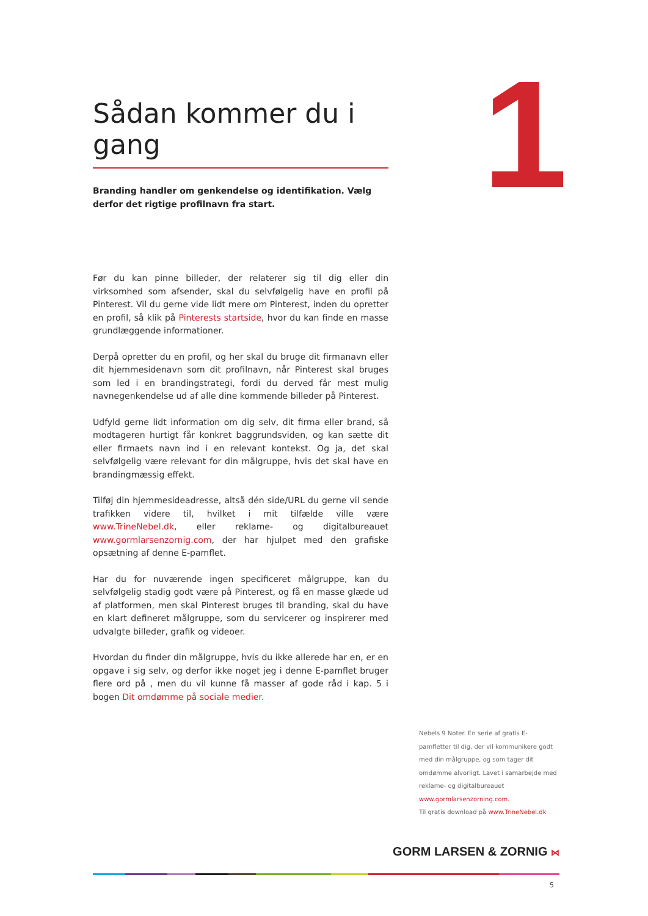Sådan kommer du i gang
Branding handler om genkendelse og identifikation. Vælg derfor det rigtige profilnavn fra start.
Før du kan pinne billeder, der relaterer sig til dig eller din virksomhed som afsender, skal du selvfølgelig have en profil på Pinterest. Vil du gerne vide lidt mere om Pinterest, inden du opretter en profil, så klik på Pinterests startside, hvor du kan finde en masse grundlæggende informationer.
Derpå opretter du en profil, og her skal du bruge dit firmanavn eller dit hjemmesidenavn som dit profilnavn, når Pinterest skal bruges som led i en brandingstrategi, fordi du derved får mest mulig navnegenkendelse ud af alle dine kommende billeder på Pinterest.
Udfyld gerne lidt information om dig selv, dit firma eller brand, så modtageren hurtigt får konkret baggrundsviden, og kan sætte dit eller firmaets navn ind i en relevant kontekst. Og ja, det skal selvfølgelig være relevant for din målgruppe, hvis det skal have en brandingmæssig effekt.
Tilføj din hjemmesideadresse, altså dén side/URL du gerne vil sende trafikken videre til, hvilket i mit tilfælde ville være www.TrineNebel.dk, eller reklame- og digitalbureauet www.gormlarsenzornig.com, der har hjulpet med den grafiske opsætning af denne E-pamflet.
Har du for nuværende ingen specificeret målgruppe, kan du selvfølgelig stadig godt være på Pinterest, og få en masse glæde ud af platformen, men skal Pinterest bruges til branding, skal du have en klart defineret målgruppe, som du servicerer og inspirerer med udvalgte billeder, grafik og videoer.
Hvordan du finder din målgruppe, hvis du ikke allerede har en, er en opgave i sig selv, og derfor ikke noget jeg i denne E-pamflet bruger flere ord på , men du vil kunne få masser af gode råd i kap. 5 i bogen Dit omdømme på sociale medier.
1
Nebels 9 Noter. En serie af gratis E-pamfletter til dig, der vil kommunikere godt med din målgruppe, og som tager dit omdømme alvorligt. Lavet i samarbejde med reklame- og digitalbureauet www.gormlarsenzorning.com.
Til gratis download på www.TrineNebel.dk
GORM LARSEN & ZORNIG ⋈
5